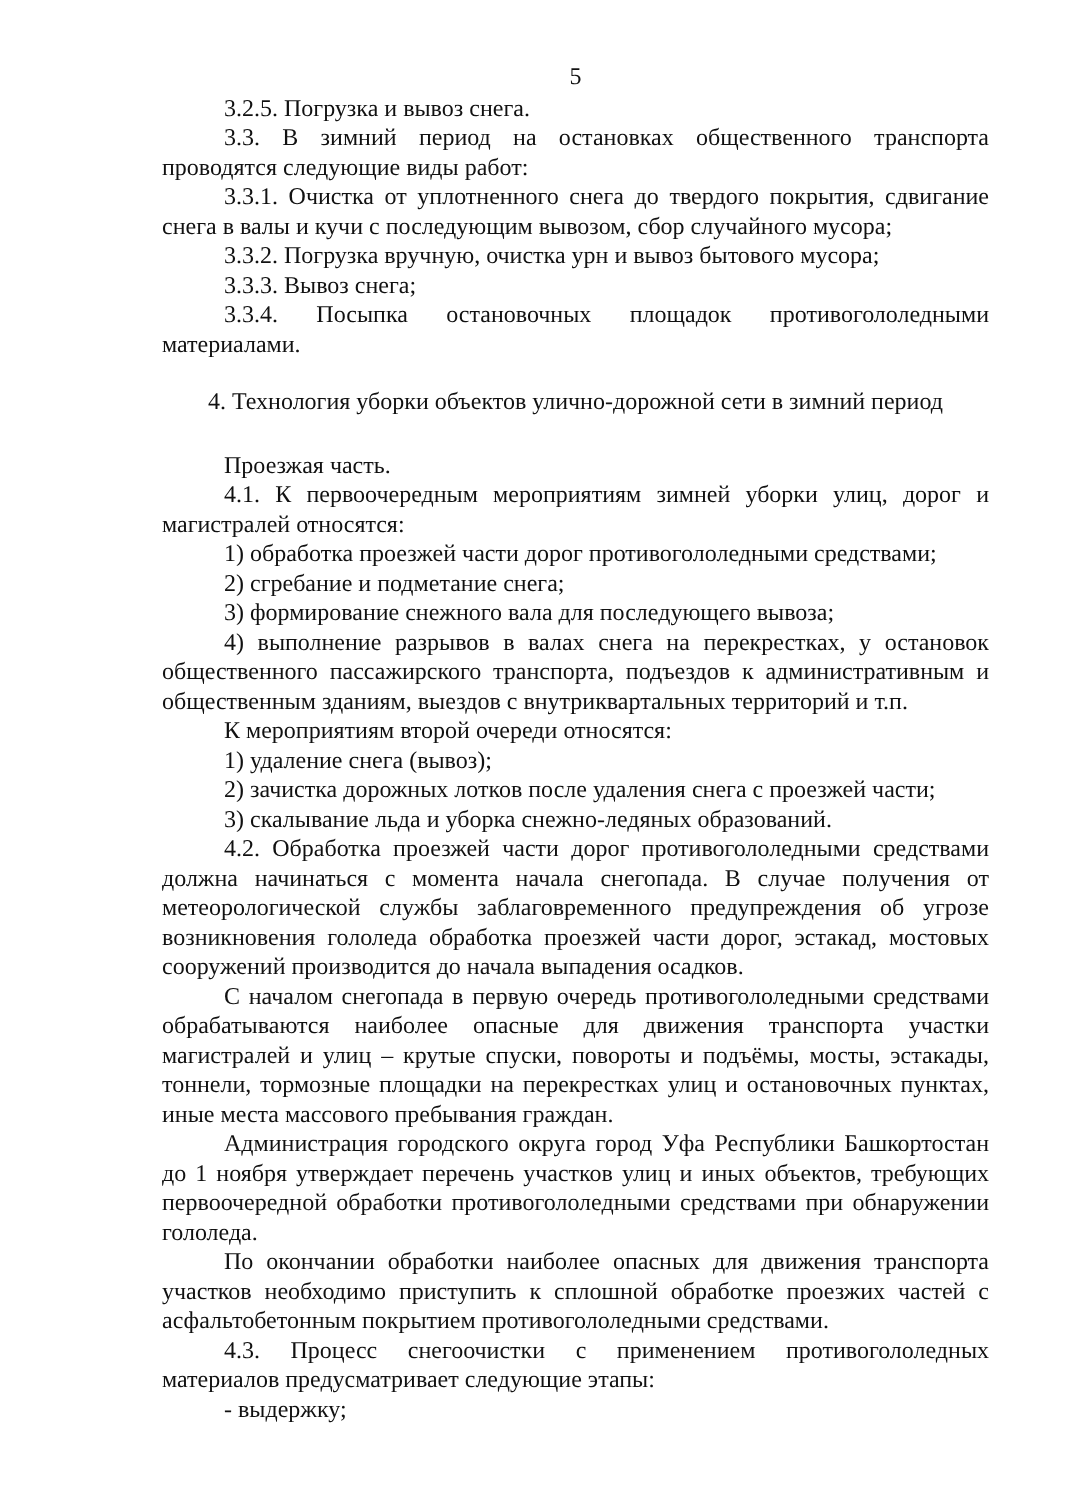5
3.2.5. Погрузка и вывоз снега.
3.3. В зимний период на остановках общественного транспорта проводятся следующие виды работ:
3.3.1. Очистка от уплотненного снега до твердого покрытия, сдвигание снега в валы и кучи с последующим вывозом, сбор случайного мусора;
3.3.2. Погрузка вручную, очистка урн и вывоз бытового мусора;
3.3.3. Вывоз снега;
3.3.4. Посыпка остановочных площадок противогололедными материалами.
4. Технология уборки объектов улично-дорожной сети в зимний период
Проезжая часть.
4.1. К первоочередным мероприятиям зимней уборки улиц, дорог и магистралей относятся:
1) обработка проезжей части дорог противогололедными средствами;
2) сгребание и подметание снега;
3) формирование снежного вала для последующего вывоза;
4) выполнение разрывов в валах снега на перекрестках, у остановок общественного пассажирского транспорта, подъездов к административным и общественным зданиям, выездов с внутриквартальных территорий и т.п.
К мероприятиям второй очереди относятся:
1) удаление снега (вывоз);
2) зачистка дорожных лотков после удаления снега с проезжей части;
3) скалывание льда и уборка снежно-ледяных образований.
4.2. Обработка проезжей части дорог противогололедными средствами должна начинаться с момента начала снегопада. В случае получения от метеорологической службы заблаговременного предупреждения об угрозе возникновения гололеда обработка проезжей части дорог, эстакад, мостовых сооружений производится до начала выпадения осадков.
С началом снегопада в первую очередь противогололедными средствами обрабатываются наиболее опасные для движения транспорта участки магистралей и улиц – крутые спуски, повороты и подъёмы, мосты, эстакады, тоннели, тормозные площадки на перекрестках улиц и остановочных пунктах, иные места массового пребывания граждан.
Администрация городского округа город Уфа Республики Башкортостан до 1 ноября утверждает перечень участков улиц и иных объектов, требующих первоочередной обработки противогололедными средствами при обнаружении гололеда.
По окончании обработки наиболее опасных для движения транспорта участков необходимо приступить к сплошной обработке проезжих частей с асфальтобетонным покрытием противогололедными средствами.
4.3. Процесс снегоочистки с применением противогололедных материалов предусматривает следующие этапы:
- выдержку;